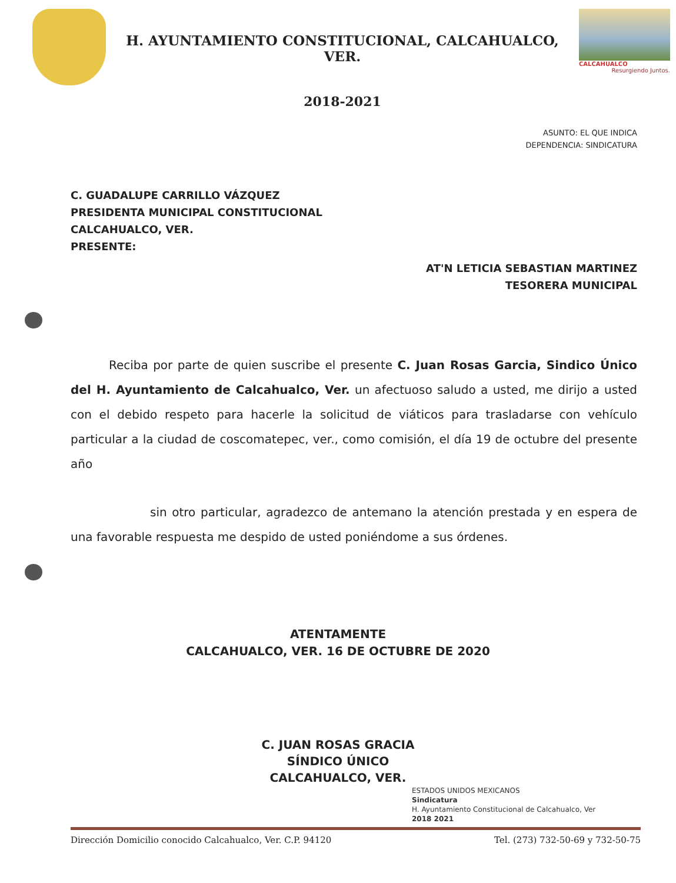H. AYUNTAMIENTO CONSTITUCIONAL, CALCAHUALCO, VER.
2018-2021
CALCAHUALCO
Resurgiendo Juntos.
ASUNTO: EL QUE INDICA
DEPENDENCIA: SINDICATURA
C. GUADALUPE CARRILLO VÁZQUEZ
PRESIDENTA MUNICIPAL CONSTITUCIONAL
CALCAHUALCO, VER.
PRESENTE:
AT'N LETICIA SEBASTIAN MARTINEZ
TESORERA MUNICIPAL
Reciba por parte de quien suscribe el presente C. Juan Rosas Garcia, Sindico Único del H. Ayuntamiento de Calcahualco, Ver. un afectuoso saludo a usted, me dirijo a usted con el debido respeto para hacerle la solicitud de viáticos para trasladarse con vehículo particular a la ciudad de coscomatepec, ver., como comisión, el día 19 de octubre del presente año
sin otro particular, agradezco de antemano la atención prestada y en espera de una favorable respuesta me despido de usted poniéndome a sus órdenes.
ATENTAMENTE
CALCAHUALCO, VER. 16 DE OCTUBRE DE 2020
C. JUAN ROSAS GRACIA
SÍNDICO ÚNICO
CALCAHUALCO, VER.
ESTADOS UNIDOS MEXICANOS
Sindicatura
H. Ayuntamiento Constitucional de Calcahualco, Ver
2018 2021
Dirección Domicilio conocido Calcahualco, Ver. C.P. 94120 Tel. (273) 732-50-69 y 732-50-75